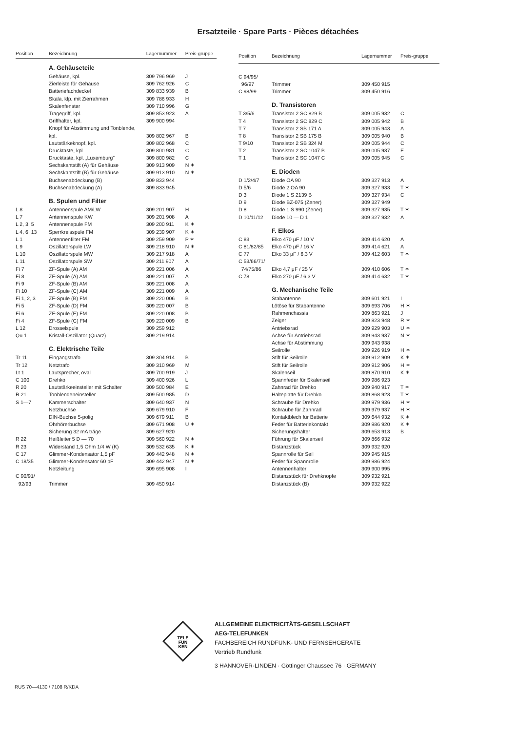Ersatzteile · Spare Parts · Pièces détachées
| Position | Bezeichnung | Lagernummer | Preis-gruppe |
| --- | --- | --- | --- |
| | A. Gehäuseteile | | |
| | Gehäuse, kpl. | 309 796 969 | J |
| | Zierleiste für Gehäuse | 309 762 926 | C |
| | Batteriefachdeckel | 309 833 939 | B |
| | Skala, klp. mit Zierrahmen | 309 786 933 | H |
| | Skalenfenster | 309 710 996 | G |
| | Tragegriff, kpl. | 309 853 923 | A |
| | Griffhalter, kpl. | 309 900 994 | |
| | Knopf für Abstimmung und Tonblende, | | |
| | kpl. | 309 802 967 | B |
| | Lautstärkeknopf, kpl. | 309 802 968 | C |
| | Drucktaste, kpl. | 309 800 981 | C |
| | Drucktaste, kpl. „Luxemburg" | 309 800 982 | C |
| | Sechskantstift (A) für Gehäuse | 309 913 909 | N ✶ |
| | Sechskantstift (B) für Gehäuse | 309 913 910 | N ✶ |
| | Buchsenabdeckung (B) | 309 833 944 | |
| | Buchsenabdeckung (A) | 309 833 945 | |
| | B. Spulen und Filter | | |
| L 8 | Antennenspule AM/LW | 309 201 907 | H |
| L 7 | Antennenspule KW | 309 201 908 | A |
| L 2, 3, 5 | Antennenspule FM | 309 200 911 | K ✶ |
| L 4, 6, 13 | Sperrkreisspule FM | 309 239 907 | K ✶ |
| L 1 | Antennenfilter FM | 309 259 909 | P ✶ |
| L 9 | Oszillatorspule LW | 309 218 910 | N ✶ |
| L 10 | Oszillatorspule MW | 309 217 918 | A |
| L 11 | Oszillatorspule SW | 309 211 907 | A |
| Fi 7 | ZF-Spule (A) AM | 309 221 006 | A |
| Fi 8 | ZF-Spule (A) AM | 309 221 007 | A |
| Fi 9 | ZF-Spule (B) AM | 309 221 008 | A |
| Fi 10 | ZF-Spule (C) AM | 309 221 009 | A |
| Fi 1, 2, 3 | ZF-Spule (B) FM | 309 220 006 | B |
| Fi 5 | ZF-Spule (D) FM | 309 220 007 | B |
| Fi 6 | ZF-Spule (E) FM | 309 220 008 | B |
| Fi 4 | ZF-Spule (C) FM | 309 220 009 | B |
| L 12 | Drosselspule | 309 259 912 | |
| Qu 1 | Kristall-Oszillator (Quarz) | 309 219 914 | |
| | C. Elektrische Teile | | |
| Tr 11 | Eingangstrafo | 309 304 914 | B |
| Tr 12 | Netztrafo | 309 310 969 | M |
| Lt 1 | Lautsprecher, oval | 309 700 919 | J |
| C 100 | Drehko | 309 400 926 | L |
| R 20 | Lautstärkeeinsteller mit Schalter | 309 500 984 | E |
| R 21 | Tonblendeneinsteller | 309 500 985 | D |
| S 1—7 | Kammerschalter | 309 640 937 | N |
| | Netzbuchse | 309 679 910 | F |
| | DIN-Buchse 5-polig | 309 679 911 | B |
| | Ohrhörerbuchse | 309 671 908 | U ✶ |
| | Sicherung 32 mA träge | 309 627 920 | |
| R 22 | Heißleiter 5 D — 70 | 309 560 922 | N ✶ |
| R 23 | Widerstand 1,5 Ohm 1/4 W (K) | 309 532 635 | K ✶ |
| C 17 | Glimmer-Kondensator 1,5 pF | 309 442 948 | N ✶ |
| C 18/35 | Glimmer-Kondensator 60 pF | 309 442 947 | N ✶ |
| | Netzleitung | 309 695 908 | I |
| C 90/91/ | | | |
| 92/93 | Trimmer | 309 450 914 | |
| Position | Bezeichnung | Lagernummer | Preis-gruppe |
| --- | --- | --- | --- |
| C 94/95/ | | | |
| 96/97 | Trimmer | 309 450 915 | |
| C 98/99 | Trimmer | 309 450 916 | |
| | D. Transistoren | | |
| T 3/5/6 | Transistor 2 SC 829 B | 309 005 932 | C |
| T 4 | Transistor 2 SC 829 C | 309 005 942 | B |
| T 7 | Transistor 2 SB 171 A | 309 005 943 | A |
| T 8 | Transistor 2 SB 175 B | 309 005 940 | B |
| T 9/10 | Transistor 2 SB 324 M | 309 005 944 | C |
| T 2 | Transistor 2 SC 1047 B | 309 005 937 | E |
| T 1 | Transistor 2 SC 1047 C | 309 005 945 | C |
| | E. Dioden | | |
| D 1/2/4/7 | Diode OA 90 | 309 327 913 | A |
| D 5/6 | Diode 2 OA 90 | 309 327 933 | T ✶ |
| D 3 | Diode 1 S 2139 B | 309 327 934 | C |
| D 9 | Diode BZ-075 (Zener) | 309 327 949 | |
| D 8 | Diode 1 S 990 (Zener) | 309 327 935 | T ✶ |
| D 10/11/12 | Diode 10 — D 1 | 309 327 932 | A |
| | F. Elkos | | |
| C 83 | Elko 470 μF / 10 V | 309 414 620 | A |
| C 81/82/85 | Elko 470 μF / 16 V | 309 414 621 | A |
| C 77 | Elko 33 μF / 6,3 V | 309 412 603 | T ✶ |
| C 53/66/71/ | | | |
| 74/75/86 | Elko 4,7 μF / 25 V | 309 410 606 | T ✶ |
| C 78 | Elko 270 μF / 6,3 V | 309 414 632 | T ✶ |
| | G. Mechanische Teile | | |
| | Stabantenne | 309 601 921 | I |
| | Lötöse für Stabantenne | 309 693 706 | H ✶ |
| | Rahmenchassis | 309 863 921 | J |
| | Zeiger | 309 823 948 | R ✶ |
| | Antriebsrad | 309 929 903 | U ✶ |
| | Achse für Antriebsrad | 309 943 937 | N ✶ |
| | Achse für Abstimmung | 309 943 938 | |
| | Seilrolle | 309 926 919 | H ✶ |
| | Stift für Seilrolle | 309 912 909 | K ✶ |
| | Stift für Seilrolle | 309 912 906 | H ✶ |
| | Skalenseil | 309 870 910 | K ✶ |
| | Spannfeder für Skalenseil | 309 986 923 | |
| | Zahnrad für Drehko | 309 940 917 | T ✶ |
| | Halteplatte für Drehko | 309 868 923 | T ✶ |
| | Schraube für Drehko | 309 979 936 | H ✶ |
| | Schraube für Zahnrad | 309 979 937 | H ✶ |
| | Kontaktblech für Batterie | 309 644 932 | K ✶ |
| | Feder für Batteriekontakt | 309 986 920 | K ✶ |
| | Sicherungshalter | 309 653 913 | B |
| | Führung für Skalenseil | 309 866 932 | |
| | Distanzstück | 309 932 920 | |
| | Spannrolle für Seil | 309 945 915 | |
| | Feder für Spannrolle | 309 986 924 | |
| | Antennenhalter | 309 900 995 | |
| | Distanzstück für Drehknöpfe | 309 932 921 | |
| | Distanzstück (B) | 309 932 922 | |
TELE
FUN
KEN
ALLGEMEINE ELEKTRICITÄTS-GESELLSCHAFT
AEG-TELEFUNKEN
FACHBEREICH RUNDFUNK- UND FERNSEHGERÄTE
Vertrieb Rundfunk
3 HANNOVER-LINDEN · Göttinger Chaussee 76 · GERMANY
RUS 70—4130 / 7108 R/KDA